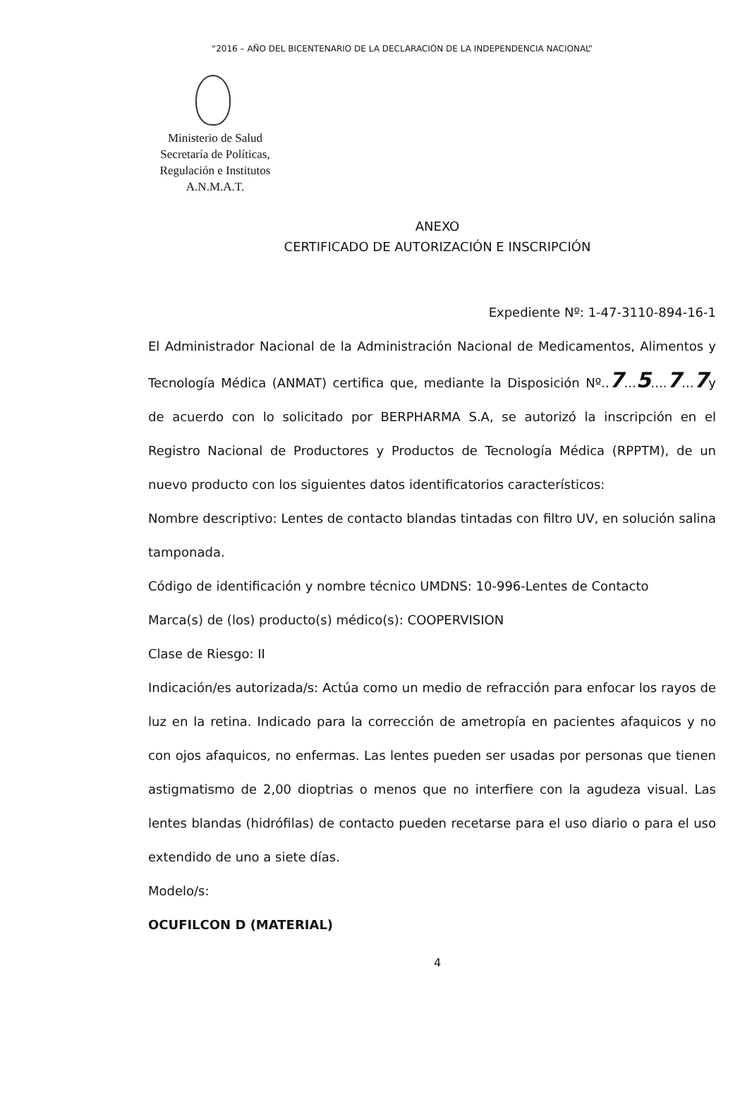“2016 – AÑO DEL BICENTENARIO DE LA DECLARACIÓN DE LA INDEPENDENCIA NACIONAL”
Ministerio de Salud
Secretaría de Políticas,
Regulación e Institutos
A.N.M.A.T.
ANEXO
CERTIFICADO DE AUTORIZACIÓN E INSCRIPCIÓN
Expediente Nº: 1-47-3110-894-16-1
El Administrador Nacional de la Administración Nacional de Medicamentos, Alimentos y Tecnología Médica (ANMAT) certifica que, mediante la Disposición Nº..7...5....7...7y de acuerdo con lo solicitado por BERPHARMA S.A, se autorizó la inscripción en el Registro Nacional de Productores y Productos de Tecnología Médica (RPPTM), de un nuevo producto con los siguientes datos identificatorios característicos:
Nombre descriptivo: Lentes de contacto blandas tintadas con filtro UV, en solución salina tamponada.
Código de identificación y nombre técnico UMDNS: 10-996-Lentes de Contacto
Marca(s) de (los) producto(s) médico(s): COOPERVISION
Clase de Riesgo: II
Indicación/es autorizada/s: Actúa como un medio de refracción para enfocar los rayos de luz en la retina. Indicado para la corrección de ametropía en pacientes afaquicos y no con ojos afaquicos, no enfermas. Las lentes pueden ser usadas por personas que tienen astigmatismo de 2,00 dioptrias o menos que no interfiere con la agudeza visual. Las lentes blandas (hidrófilas) de contacto pueden recetarse para el uso diario o para el uso extendido de uno a siete días.
Modelo/s:
OCUFILCON D (MATERIAL)
4